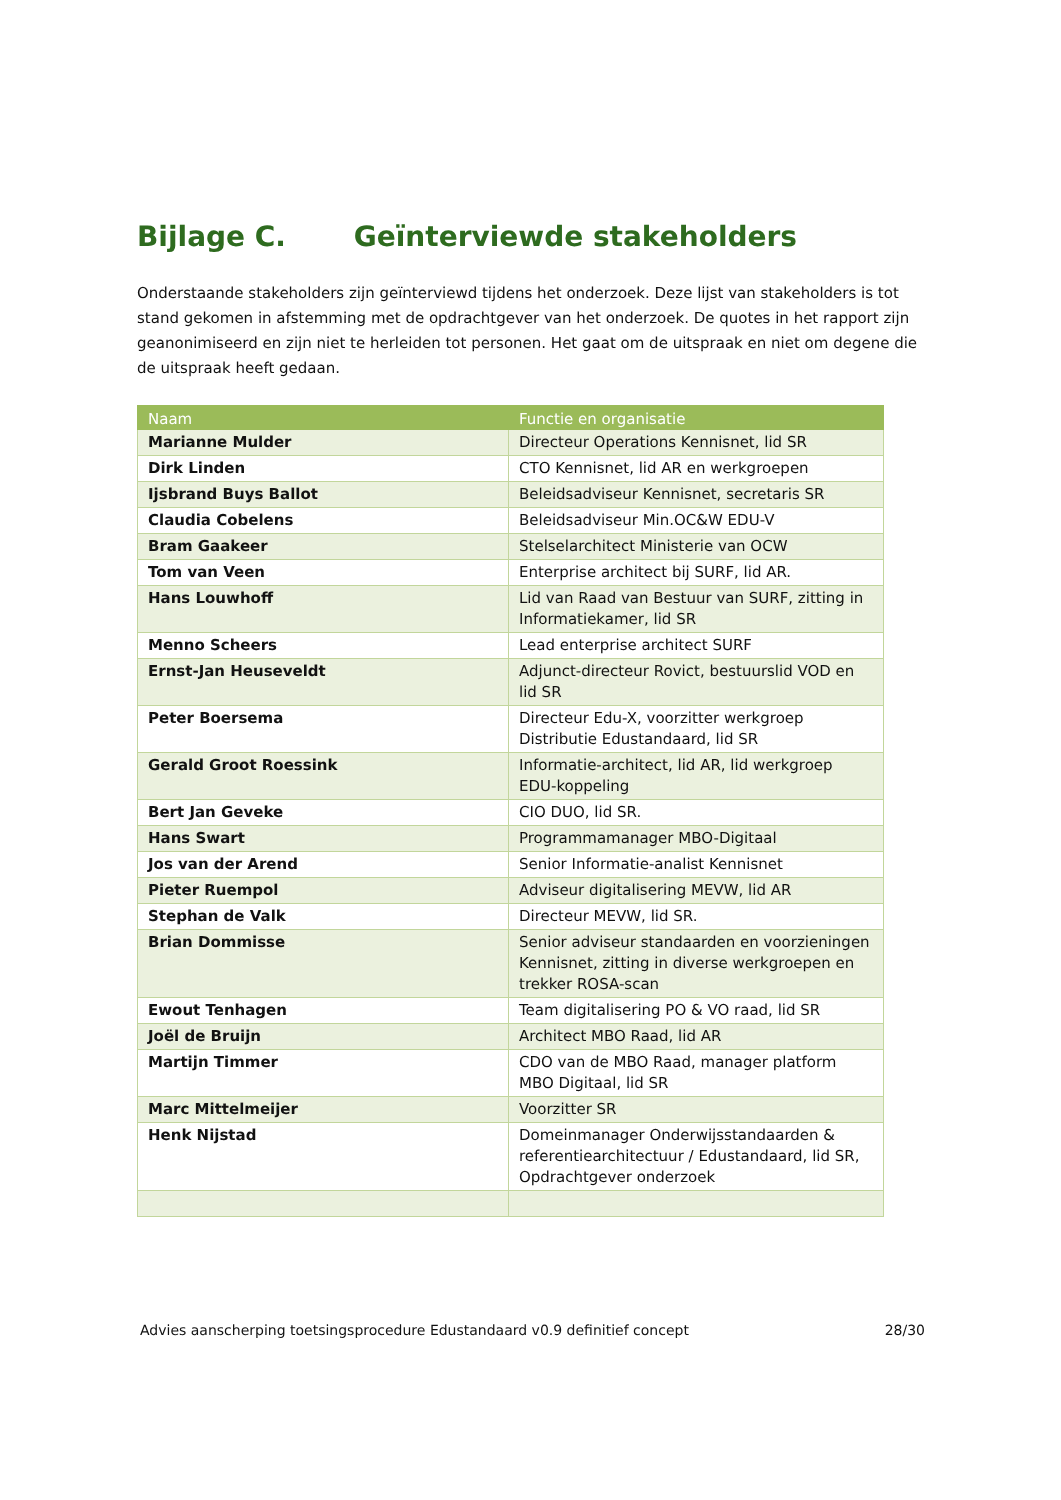Bijlage C. Geïnterviewde stakeholders
Onderstaande stakeholders zijn geïnterviewd tijdens het onderzoek. Deze lijst van stakeholders is tot stand gekomen in afstemming met de opdrachtgever van het onderzoek. De quotes in het rapport zijn geanonimiseerd en zijn niet te herleiden tot personen. Het gaat om de uitspraak en niet om degene die de uitspraak heeft gedaan.
| Naam | Functie en organisatie |
| --- | --- |
| Marianne Mulder | Directeur Operations Kennisnet, lid SR |
| Dirk Linden | CTO Kennisnet, lid AR en werkgroepen |
| Ijsbrand Buys Ballot | Beleidsadviseur Kennisnet, secretaris SR |
| Claudia Cobelens | Beleidsadviseur Min.OC&W EDU-V |
| Bram Gaakeer | Stelselarchitect Ministerie van OCW |
| Tom van Veen | Enterprise architect bij SURF, lid AR. |
| Hans Louwhoff | Lid van Raad van Bestuur van SURF, zitting in Informatiekamer, lid SR |
| Menno Scheers | Lead enterprise architect SURF |
| Ernst-Jan Heuseveldt | Adjunct-directeur Rovict, bestuurslid VOD en lid SR |
| Peter Boersema | Directeur Edu-X, voorzitter werkgroep Distributie Edustandaard, lid SR |
| Gerald Groot Roessink | Informatie-architect, lid AR, lid werkgroep EDU-koppeling |
| Bert Jan Geveke | CIO DUO, lid SR. |
| Hans Swart | Programmamanager MBO-Digitaal |
| Jos van der Arend | Senior Informatie-analist Kennisnet |
| Pieter Ruempol | Adviseur digitalisering MEVW, lid AR |
| Stephan de Valk | Directeur MEVW, lid SR. |
| Brian Dommisse | Senior adviseur standaarden en voorzieningen Kennisnet, zitting in diverse werkgroepen en trekker ROSA-scan |
| Ewout Tenhagen | Team digitalisering PO & VO raad, lid SR |
| Joël de Bruijn | Architect MBO Raad, lid AR |
| Martijn Timmer | CDO van de MBO Raad, manager platform MBO Digitaal, lid SR |
| Marc Mittelmeijer | Voorzitter SR |
| Henk Nijstad | Domeinmanager Onderwijsstandaarden & referentiearchitectuur / Edustandaard, lid SR, Opdrachtgever onderzoek |
Advies aanscherping toetsingsprocedure Edustandaard v0.9 definitief concept 28/30